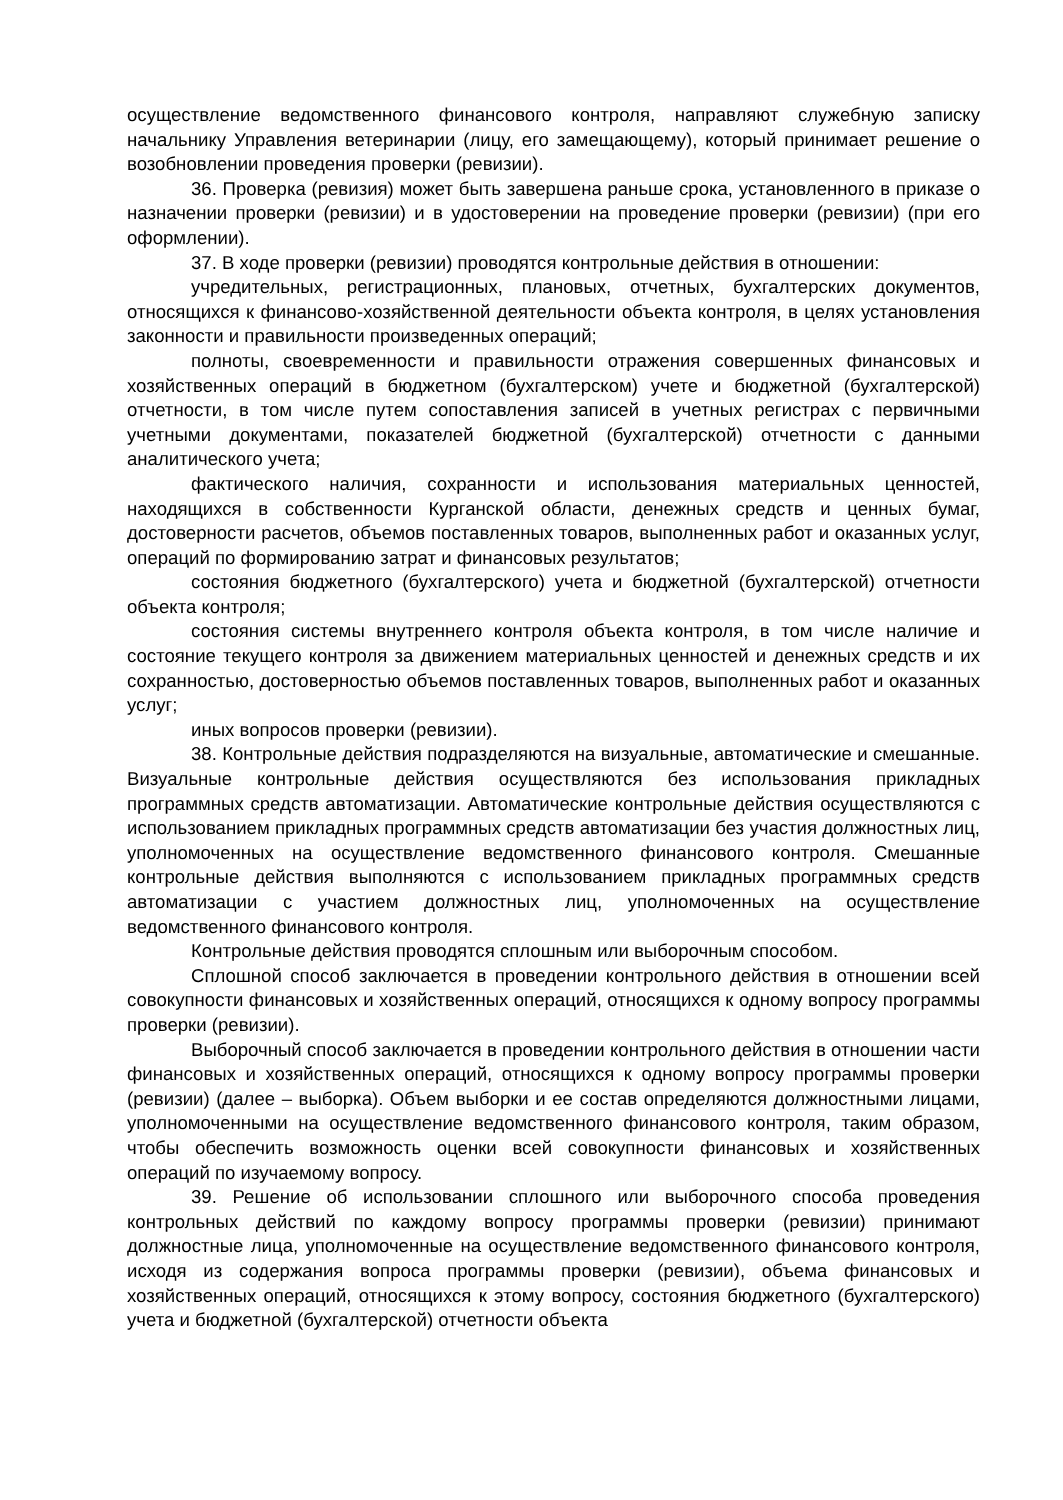осуществление ведомственного финансового контроля, направляют служебную записку начальнику Управления ветеринарии (лицу, его замещающему), который принимает решение о возобновлении проведения проверки (ревизии).
36. Проверка (ревизия) может быть завершена раньше срока, установленного в приказе о назначении проверки (ревизии) и в удостоверении на проведение проверки (ревизии) (при его оформлении).
37. В ходе проверки (ревизии) проводятся контрольные действия в отношении:
учредительных, регистрационных, плановых, отчетных, бухгалтерских документов, относящихся к финансово-хозяйственной деятельности объекта контроля, в целях установления законности и правильности произведенных операций;
полноты, своевременности и правильности отражения совершенных финансовых и хозяйственных операций в бюджетном (бухгалтерском) учете и бюджетной (бухгалтерской) отчетности, в том числе путем сопоставления записей в учетных регистрах с первичными учетными документами, показателей бюджетной (бухгалтерской) отчетности с данными аналитического учета;
фактического наличия, сохранности и использования материальных ценностей, находящихся в собственности Курганской области, денежных средств и ценных бумаг, достоверности расчетов, объемов поставленных товаров, выполненных работ и оказанных услуг, операций по формированию затрат и финансовых результатов;
состояния бюджетного (бухгалтерского) учета и бюджетной (бухгалтерской) отчетности объекта контроля;
состояния системы внутреннего контроля объекта контроля, в том числе наличие и состояние текущего контроля за движением материальных ценностей и денежных средств и их сохранностью, достоверностью объемов поставленных товаров, выполненных работ и оказанных услуг;
иных вопросов проверки (ревизии).
38. Контрольные действия подразделяются на визуальные, автоматические и смешанные. Визуальные контрольные действия осуществляются без использования прикладных программных средств автоматизации. Автоматические контрольные действия осуществляются с использованием прикладных программных средств автоматизации без участия должностных лиц, уполномоченных на осуществление ведомственного финансового контроля. Смешанные контрольные действия выполняются с использованием прикладных программных средств автоматизации с участием должностных лиц, уполномоченных на осуществление ведомственного финансового контроля.
Контрольные действия проводятся сплошным или выборочным способом.
Сплошной способ заключается в проведении контрольного действия в отношении всей совокупности финансовых и хозяйственных операций, относящихся к одному вопросу программы проверки (ревизии).
Выборочный способ заключается в проведении контрольного действия в отношении части финансовых и хозяйственных операций, относящихся к одному вопросу программы проверки (ревизии) (далее – выборка). Объем выборки и ее состав определяются должностными лицами, уполномоченными на осуществление ведомственного финансового контроля, таким образом, чтобы обеспечить возможность оценки всей совокупности финансовых и хозяйственных операций по изучаемому вопросу.
39. Решение об использовании сплошного или выборочного способа проведения контрольных действий по каждому вопросу программы проверки (ревизии) принимают должностные лица, уполномоченные на осуществление ведомственного финансового контроля, исходя из содержания вопроса программы проверки (ревизии), объема финансовых и хозяйственных операций, относящихся к этому вопросу, состояния бюджетного (бухгалтерского) учета и бюджетной (бухгалтерской) отчетности объекта